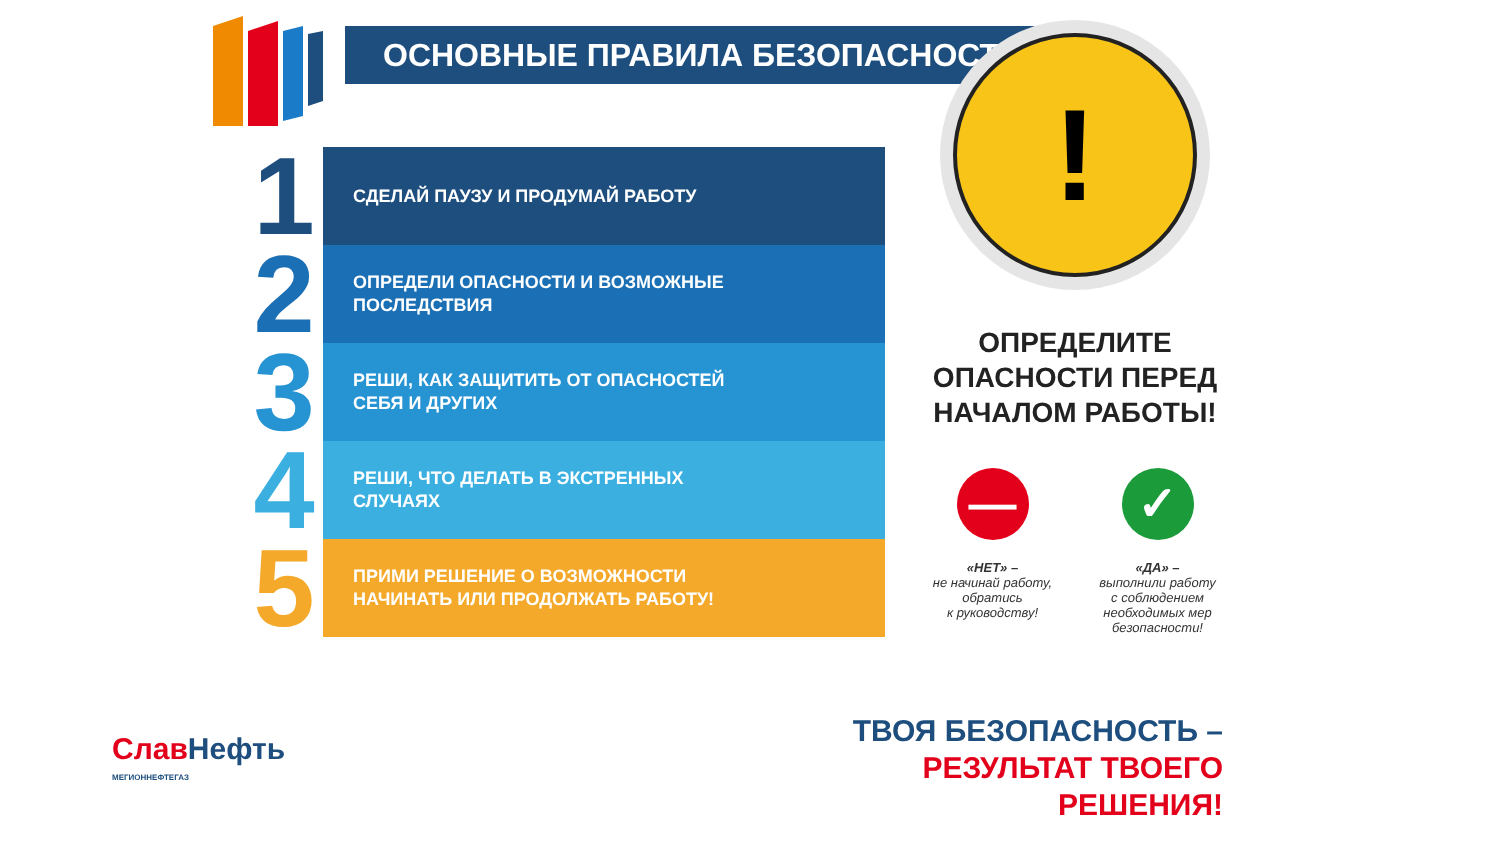ОСНОВНЫЕ ПРАВИЛА БЕЗОПАСНОСТИ
1
СДЕЛАЙ ПАУЗУ И ПРОДУМАЙ РАБОТУ
2
ОПРЕДЕЛИ ОПАСНОСТИ И ВОЗМОЖНЫЕ
ПОСЛЕДСТВИЯ
3
РЕШИ, КАК ЗАЩИТИТЬ ОТ ОПАСНОСТЕЙ
СЕБЯ И ДРУГИХ
4
РЕШИ, ЧТО ДЕЛАТЬ В ЭКСТРЕННЫХ
СЛУЧАЯХ
5
ПРИМИ РЕШЕНИЕ О ВОЗМОЖНОСТИ
НАЧИНАТЬ ИЛИ ПРОДОЛЖАТЬ РАБОТУ!
!
ОПРЕДЕЛИТЕ
ОПАСНОСТИ ПЕРЕД
НАЧАЛОМ РАБОТЫ!
—
«НЕТ» –
не начинай работу,
обратись
к руководству!
✓
«ДА» –
выполнили работу
с соблюдением
необходимых мер
безопасности!
ТВОЯ БЕЗОПАСНОСТЬ –
РЕЗУЛЬТАТ ТВОЕГО РЕШЕНИЯ!
Слав Нефть
МЕГИОННЕФТЕГАЗ